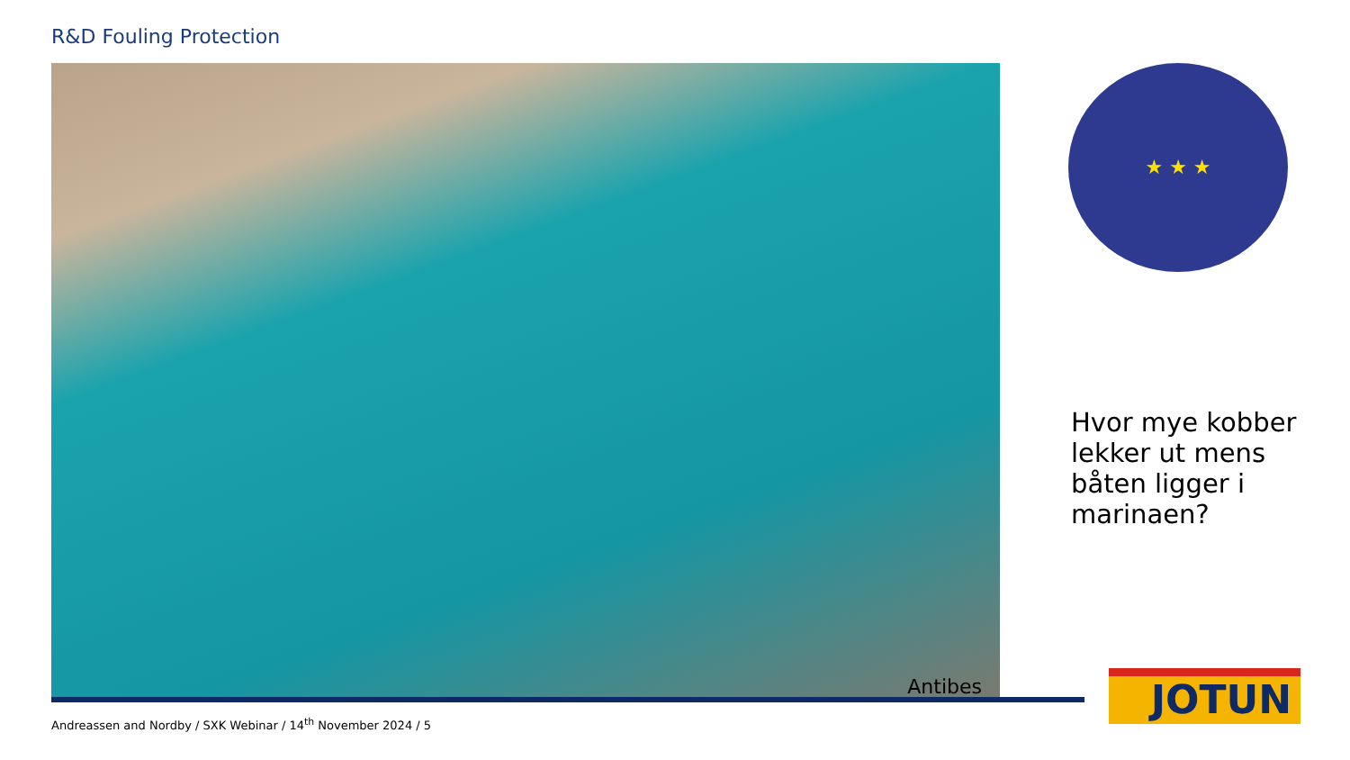R&D Fouling Protection
Antibes ★ ★ ★
Hvor mye kobber lekker ut mens båten ligger i marinaen?
Andreassen and Nordby / SXK Webinar / 14<sup>th</sup> November 2024 / 5
JOTUN